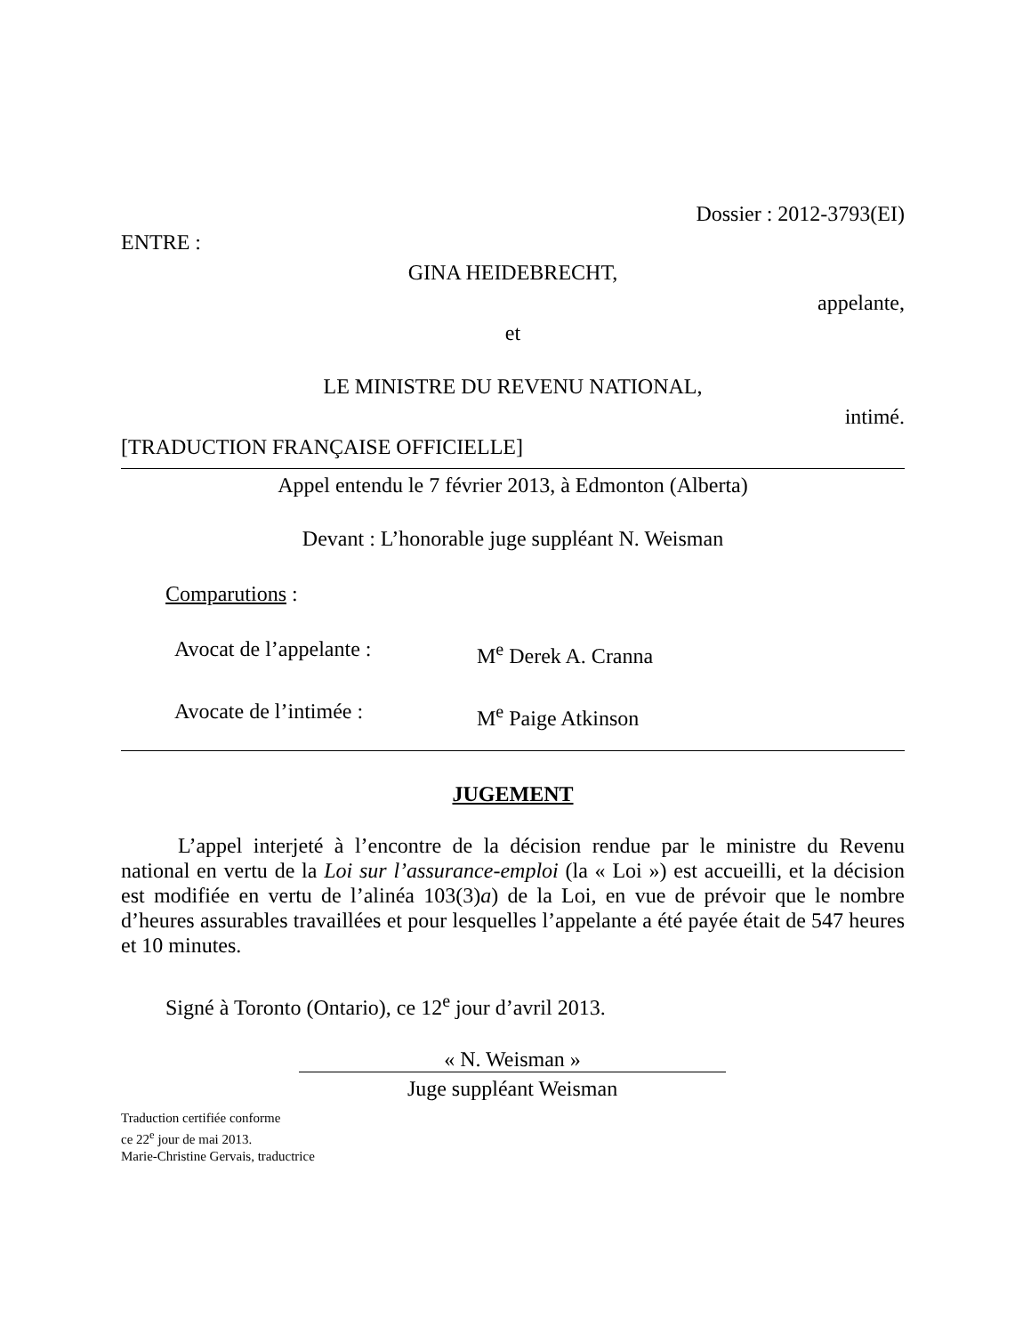Dossier : 2012-3793(EI)
ENTRE :
GINA HEIDEBRECHT,
appelante,
et
LE MINISTRE DU REVENU NATIONAL,
intimé.
[TRADUCTION FRANÇAISE OFFICIELLE]
Appel entendu le 7 février 2013, à Edmonton (Alberta)
Devant : L’honorable juge suppléant N. Weisman
Comparutions :
Avocat de l’appelante : M<sup>e</sup> Derek A. Cranna
Avocate de l’intimée : M<sup>e</sup> Paige Atkinson
JUGEMENT
L’appel interjeté à l’encontre de la décision rendue par le ministre du Revenu national en vertu de la Loi sur l’assurance-emploi (la « Loi ») est accueilli, et la décision est modifiée en vertu de l’alinéa 103(3)a) de la Loi, en vue de prévoir que le nombre d’heures assurables travaillées et pour lesquelles l’appelante a été payée était de 547 heures et 10 minutes.
Signé à Toronto (Ontario), ce 12<sup>e</sup> jour d’avril 2013.
« N. Weisman »
Juge suppléant Weisman
Traduction certifiée conforme
ce 22<sup>e</sup> jour de mai 2013.
Marie-Christine Gervais, traductrice